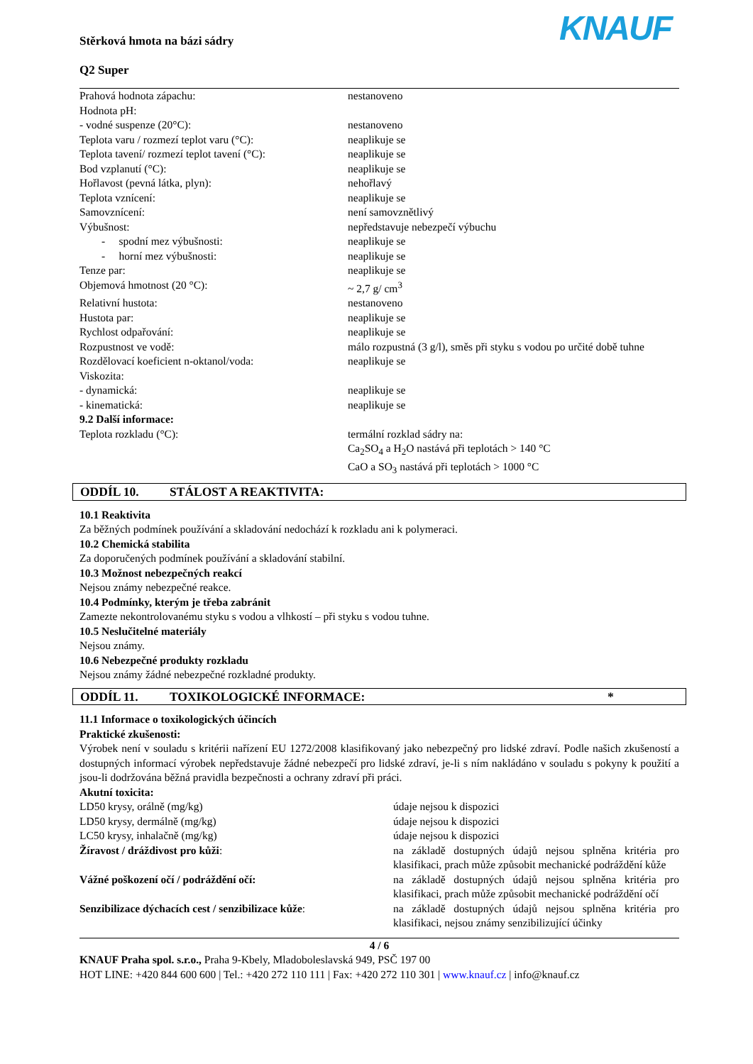Stěrková hmota na bázi sádry
Q2 Super
KNAUF
| Prahová hodnota zápachu: | nestanoveno |
| Hodnota pH: | |
| - vodné suspenze (20°C): | nestanoveno |
| Teplota varu / rozmezí teplot varu (°C): | neaplikuje se |
| Teplota tavení/ rozmezí teplot tavení (°C): | neaplikuje se |
| Bod vzplanutí (°C): | neaplikuje se |
| Hořlavost (pevná látka, plyn): | nehořlavý |
| Teplota vznícení: | neaplikuje se |
| Samovznícení: | není samovznětlivý |
| Výbušnost: | nepředstavuje nebezpečí výbuchu |
| - spodní mez výbušnosti: | neaplikuje se |
| - horní mez výbušnosti: | neaplikuje se |
| Tenze par: | neaplikuje se |
| Objemová hmotnost (20 °C): | ~ 2,7 g/ cm<sup>3</sup> |
| Relativní hustota: | nestanoveno |
| Hustota par: | neaplikuje se |
| Rychlost odpařování: | neaplikuje se |
| Rozpustnost ve vodě: | málo rozpustná (3 g/l), směs při styku s vodou po určité době tuhne |
| Rozdělovací koeficient n-oktanol/voda: | neaplikuje se |
| Viskozita: | |
| - dynamická: | neaplikuje se |
| - kinematická: | neaplikuje se |
| 9.2 Další informace: | |
| Teplota rozkladu (°C): | termální rozklad sádry na: Ca<sub>2</sub>SO<sub>4</sub> a H<sub>2</sub>O nastává při teplotách > 140 °C CaO a SO<sub>3</sub> nastává při teplotách > 1000 °C |
ODDÍL 10. STÁLOST A REAKTIVITA:
10.1 Reaktivita
Za běžných podmínek používání a skladování nedochází k rozkladu ani k polymeraci.
10.2 Chemická stabilita
Za doporučených podmínek používání a skladování stabilní.
10.3 Možnost nebezpečných reakcí
Nejsou známy nebezpečné reakce.
10.4 Podmínky, kterým je třeba zabránit
Zamezte nekontrolovanému styku s vodou a vlhkostí – při styku s vodou tuhne.
10.5 Neslučitelné materiály
Nejsou známy.
10.6 Nebezpečné produkty rozkladu
Nejsou známy žádné nebezpečné rozkladné produkty.
ODDÍL 11. TOXIKOLOGICKÉ INFORMACE: *
11.1 Informace o toxikologických účincích
Praktické zkušenosti:
Výrobek není v souladu s kritérii nařízení EU 1272/2008 klasifikovaný jako nebezpečný pro lidské zdraví. Podle našich zkušeností a dostupných informací výrobek nepředstavuje žádné nebezpečí pro lidské zdraví, je-li s ním nakládáno v souladu s pokyny k použití a jsou-li dodržována běžná pravidla bezpečnosti a ochrany zdraví při práci.
Akutní toxicita:
| LD50 krysy, orálně (mg/kg) | údaje nejsou k dispozici |
| LD50 krysy, dermálně (mg/kg) | údaje nejsou k dispozici |
| LC50 krysy, inhalačně (mg/kg) | údaje nejsou k dispozici |
| Žíravost / dráždivost pro kůži : | na základě dostupných údajů nejsou splněna kritéria pro klasifikaci, prach může způsobit mechanické podráždění kůže |
| Vážné poškození očí / podráždění očí: | na základě dostupných údajů nejsou splněna kritéria pro klasifikaci, prach může způsobit mechanické podráždění očí |
| Senzibilizace dýchacích cest / senzibilizace kůže : | na základě dostupných údajů nejsou splněna kritéria pro klasifikaci, nejsou známy senzibilizující účinky |
4 / 6
KNAUF Praha spol. s.r.o., Praha 9-Kbely, Mladoboleslavská 949, PSČ 197 00
HOT LINE: +420 844 600 600 | Tel.: +420 272 110 111 | Fax: +420 272 110 301 | www.knauf.cz | info@knauf.cz